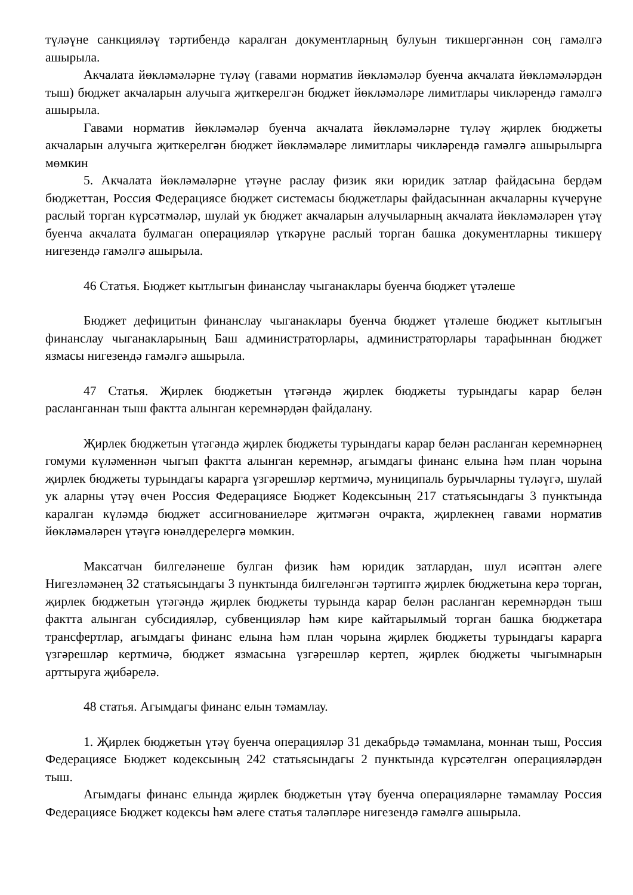түләүне санкцияләү тәртибендә каралган документларның булуын тикшергәннән соң гамәлгә ашырыла.
Акчалата йөкләмәләрне түләү (гавами норматив йөкләмәләр буенча акчалата йөкләмәләрдән тыш) бюджет акчаларын алучыга җиткерелгән бюджет йөкләмәләре лимитлары чикләрендә гамәлгә ашырыла.
Гавами норматив йөкләмәләр буенча акчалата йөкләмәләрне түләү җирлек бюджеты акчаларын алучыга җиткерелгән бюджет йөкләмәләре лимитлары чикләрендә гамәлгә ашырылырга мөмкин
5. Акчалата йөкләмәләрне үтәүне раслау физик яки юридик затлар файдасына бердәм бюджеттан, Россия Федерациясе бюджет системасы бюджетлары файдасыннан акчаларны күчерүне раслый торган күрсәтмәләр, шулай ук бюджет акчаларын алучыларның акчалата йөкләмәләрен үтәү буенча акчалата булмаган операцияләр үткәрүне раслый торган башка документларны тикшерү нигезендә гамәлгә ашырыла.
46 Статья. Бюджет кытлыгын финанслау чыганаклары буенча бюджет үтәлеше
Бюджет дефицитын финанслау чыганаклары буенча бюджет үтәлеше бюджет кытлыгын финанслау чыганакларының Баш администраторлары, администраторлары тарафыннан бюджет язмасы нигезендә гамәлгә ашырыла.
47 Статья. Җирлек бюджетын үтәгәндә җирлек бюджеты турындагы карар белән расланганнан тыш фактта алынган керемнәрдән файдалану.
Җирлек бюджетын үтәгәндә җирлек бюджеты турындагы карар белән расланган керемнәрнең гомуми күләменнән чыгып фактта алынган керемнәр, агымдагы финанс елына һәм план чорына җирлек бюджеты турындагы карарга үзгәрешләр кертмичә, муниципаль бурычларны түләүгә, шулай ук аларны үтәү өчен Россия Федерациясе Бюджет Кодексының 217 статьясындагы 3 пунктында каралган күләмдә бюджет ассигнованиеләре җитмәгән очракта, җирлекнең гавами норматив йөкләмәләрен үтәүгә юнәлдерелергә мөмкин.
Максатчан билгеләнеше булган физик һәм юридик затлардан, шул исәптән әлеге Нигезләмәнең 32 статьясындагы 3 пунктында билгеләнгән тәртиптә җирлек бюджетына керә торган, җирлек бюджетын үтәгәндә җирлек бюджеты турында карар белән расланган керемнәрдән тыш фактта алынган субсидияләр, субвенцияләр һәм кире кайтарылмый торган башка бюджетара трансфертлар, агымдагы финанс елына һәм план чорына җирлек бюджеты турындагы карарга үзгәрешләр кертмичә, бюджет язмасына үзгәрешләр кертеп, җирлек бюджеты чыгымнарын арттыруга җибәрелә.
48 статья. Агымдагы финанс елын тәмамлау.
1. Җирлек бюджетын үтәү буенча операцияләр 31 декабрьдә тәмамлана, моннан тыш, Россия Федерациясе Бюджет кодексының 242 статьясындагы 2 пунктында күрсәтелгән операцияләрдән тыш.
Агымдагы финанс елында җирлек бюджетын үтәү буенча операцияләрне тәмамлау Россия Федерациясе Бюджет кодексы һәм әлеге статья таләпләре нигезендә гамәлгә ашырыла.